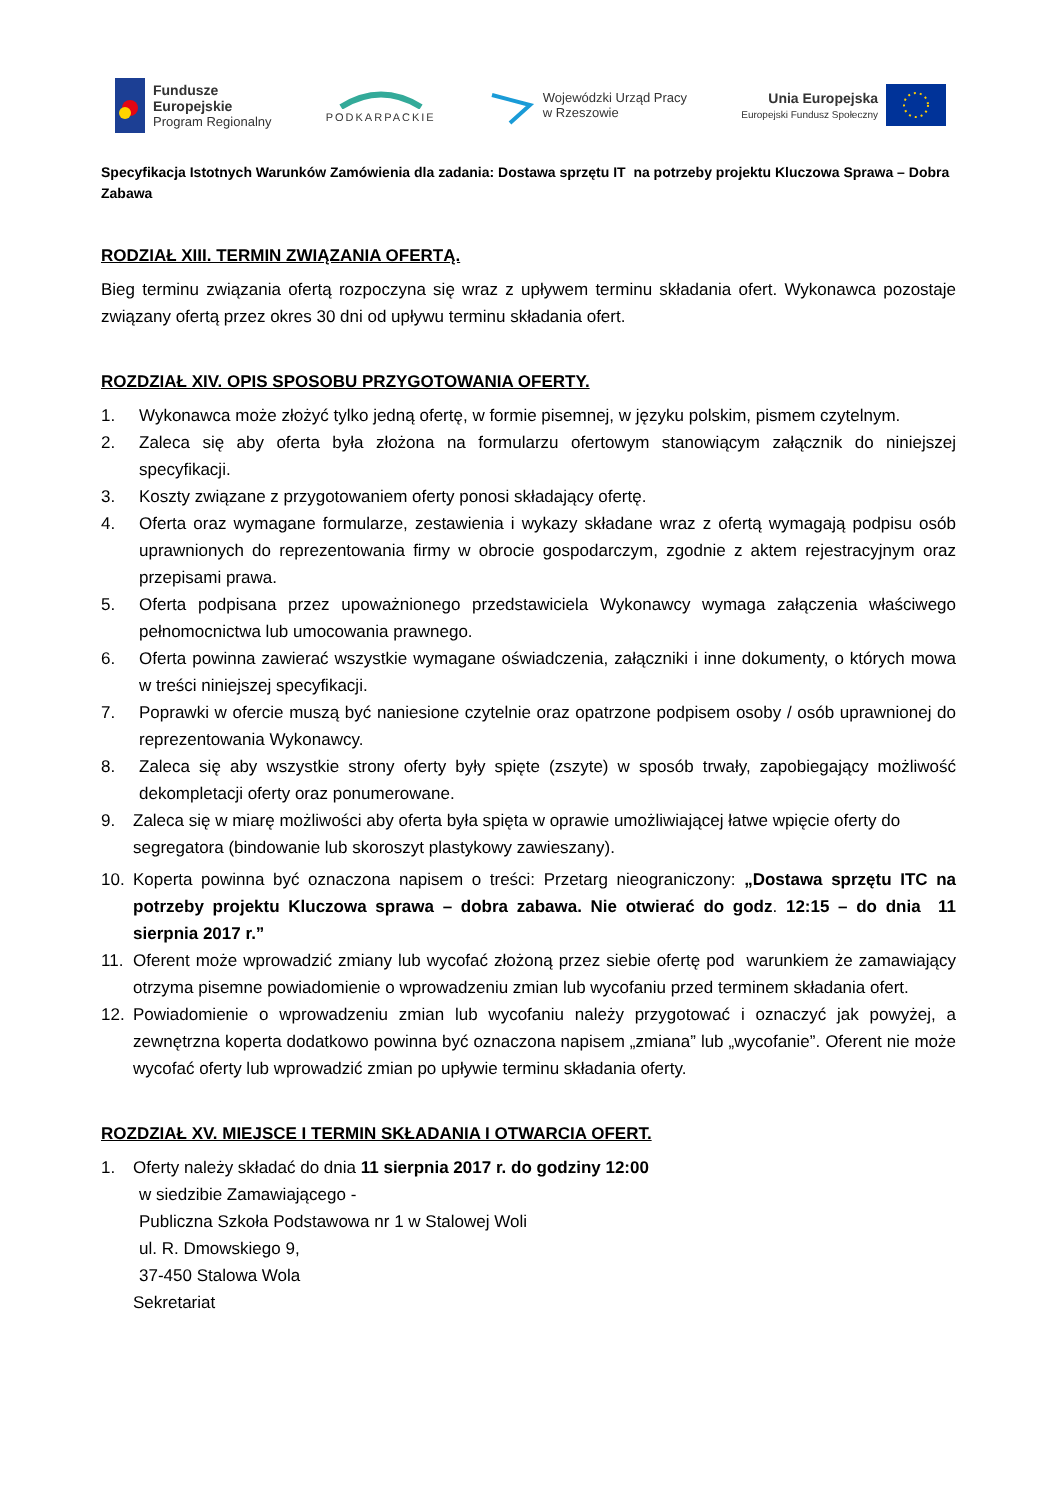Fundusze
Europejskie
Program Regionalny
PODKARPACKIE
Wojewódzki Urząd Pracy
w Rzeszowie
Unia Europejska
Europejski Fundusz Społeczny
Specyfikacja Istotnych Warunków Zamówienia dla zadania: Dostawa sprzętu IT na potrzeby projektu Kluczowa Sprawa – Dobra Zabawa
RODZIAŁ XIII. TERMIN ZWIĄZANIA OFERTĄ.
Bieg terminu związania ofertą rozpoczyna się wraz z upływem terminu składania ofert. Wykonawca pozostaje związany ofertą przez okres 30 dni od upływu terminu składania ofert.
ROZDZIAŁ XIV. OPIS SPOSOBU PRZYGOTOWANIA OFERTY.
1. Wykonawca może złożyć tylko jedną ofertę, w formie pisemnej, w języku polskim, pismem czytelnym.
2. Zaleca się aby oferta była złożona na formularzu ofertowym stanowiącym załącznik do niniejszej specyfikacji.
3. Koszty związane z przygotowaniem oferty ponosi składający ofertę.
4. Oferta oraz wymagane formularze, zestawienia i wykazy składane wraz z ofertą wymagają podpisu osób uprawnionych do reprezentowania firmy w obrocie gospodarczym, zgodnie z aktem rejestracyjnym oraz przepisami prawa.
5. Oferta podpisana przez upoważnionego przedstawiciela Wykonawcy wymaga załączenia właściwego pełnomocnictwa lub umocowania prawnego.
6. Oferta powinna zawierać wszystkie wymagane oświadczenia, załączniki i inne dokumenty, o których mowa w treści niniejszej specyfikacji.
7. Poprawki w ofercie muszą być naniesione czytelnie oraz opatrzone podpisem osoby / osób uprawnionej do reprezentowania Wykonawcy.
8. Zaleca się aby wszystkie strony oferty były spięte (zszyte) w sposób trwały, zapobiegający możliwość dekompletacji oferty oraz ponumerowane.
9. Zaleca się w miarę możliwości aby oferta była spięta w oprawie umożliwiającej łatwe wpięcie oferty do segregatora (bindowanie lub skoroszyt plastykowy zawieszany).
10. Koperta powinna być oznaczona napisem o treści: Przetarg nieograniczony: „Dostawa sprzętu ITC na potrzeby projektu Kluczowa sprawa – dobra zabawa. Nie otwierać do godz. 12:15 – do dnia 11 sierpnia 2017 r.”
11. Oferent może wprowadzić zmiany lub wycofać złożoną przez siebie ofertę pod warunkiem że zamawiający otrzyma pisemne powiadomienie o wprowadzeniu zmian lub wycofaniu przed terminem składania ofert.
12. Powiadomienie o wprowadzeniu zmian lub wycofaniu należy przygotować i oznaczyć jak powyżej, a zewnętrzna koperta dodatkowo powinna być oznaczona napisem „zmiana” lub „wycofanie”. Oferent nie może wycofać oferty lub wprowadzić zmian po upływie terminu składania oferty.
ROZDZIAŁ XV. MIEJSCE I TERMIN SKŁADANIA I OTWARCIA OFERT.
1. Oferty należy składać do dnia 11 sierpnia 2017 r. do godziny 12:00
w siedzibie Zamawiającego -
Publiczna Szkoła Podstawowa nr 1 w Stalowej Woli
ul. R. Dmowskiego 9,
37-450 Stalowa Wola
Sekretariat